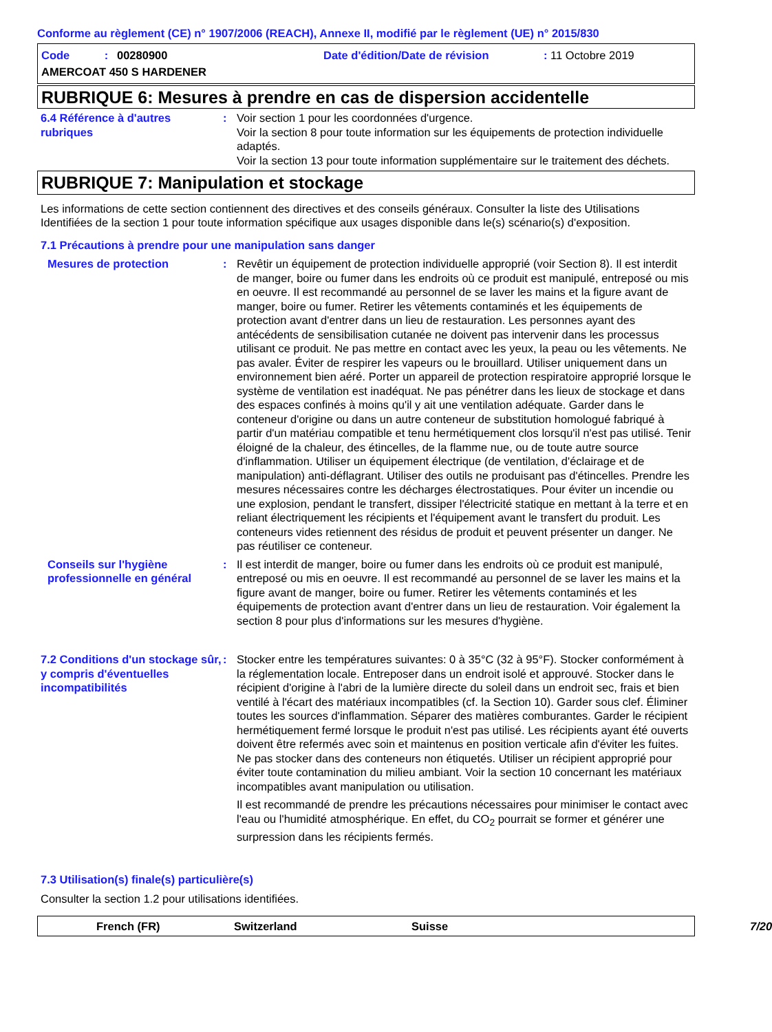Conforme au règlement (CE) n° 1907/2006 (REACH), Annexe II, modifié par le règlement (UE) n° 2015/830
Code :
00280900
Date d'édition/Date de révision
: 11 Octobre 2019
AMERCOAT 450 S HARDENER
RUBRIQUE 6: Mesures à prendre en cas de dispersion accidentelle
6.4 Référence à d'autres rubriques
:
Voir section 1 pour les coordonnées d'urgence.
Voir la section 8 pour toute information sur les équipements de protection individuelle adaptés.
Voir la section 13 pour toute information supplémentaire sur le traitement des déchets.
RUBRIQUE 7: Manipulation et stockage
Les informations de cette section contiennent des directives et des conseils généraux. Consulter la liste des Utilisations Identifiées de la section 1 pour toute information spécifique aux usages disponible dans le(s) scénario(s) d'exposition.
7.1 Précautions à prendre pour une manipulation sans danger
Mesures de protection
:
Revêtir un équipement de protection individuelle approprié (voir Section 8). Il est interdit de manger, boire ou fumer dans les endroits où ce produit est manipulé, entreposé ou mis en oeuvre. Il est recommandé au personnel de se laver les mains et la figure avant de manger, boire ou fumer. Retirer les vêtements contaminés et les équipements de protection avant d'entrer dans un lieu de restauration. Les personnes ayant des antécédents de sensibilisation cutanée ne doivent pas intervenir dans les processus utilisant ce produit. Ne pas mettre en contact avec les yeux, la peau ou les vêtements. Ne pas avaler. Éviter de respirer les vapeurs ou le brouillard. Utiliser uniquement dans un environnement bien aéré. Porter un appareil de protection respiratoire approprié lorsque le système de ventilation est inadéquat. Ne pas pénétrer dans les lieux de stockage et dans des espaces confinés à moins qu'il y ait une ventilation adéquate. Garder dans le conteneur d'origine ou dans un autre conteneur de substitution homologué fabriqué à partir d'un matériau compatible et tenu hermétiquement clos lorsqu'il n'est pas utilisé. Tenir éloigné de la chaleur, des étincelles, de la flamme nue, ou de toute autre source d'inflammation. Utiliser un équipement électrique (de ventilation, d'éclairage et de manipulation) anti-déflagrant. Utiliser des outils ne produisant pas d'étincelles. Prendre les mesures nécessaires contre les décharges électrostatiques. Pour éviter un incendie ou une explosion, pendant le transfert, dissiper l'électricité statique en mettant à la terre et en reliant électriquement les récipients et l'équipement avant le transfert du produit. Les conteneurs vides retiennent des résidus de produit et peuvent présenter un danger. Ne pas réutiliser ce conteneur.
Conseils sur l'hygiène professionnelle en général
:
Il est interdit de manger, boire ou fumer dans les endroits où ce produit est manipulé, entreposé ou mis en oeuvre. Il est recommandé au personnel de se laver les mains et la figure avant de manger, boire ou fumer. Retirer les vêtements contaminés et les équipements de protection avant d'entrer dans un lieu de restauration. Voir également la section 8 pour plus d'informations sur les mesures d'hygiène.
7.2 Conditions d'un stockage sûr, y compris d'éventuelles incompatibilités
:
Stocker entre les températures suivantes: 0 à 35°C (32 à 95°F). Stocker conformément à la réglementation locale. Entreposer dans un endroit isolé et approuvé. Stocker dans le récipient d'origine à l'abri de la lumière directe du soleil dans un endroit sec, frais et bien ventilé à l'écart des matériaux incompatibles (cf. la Section 10). Garder sous clef. Éliminer toutes les sources d'inflammation. Séparer des matières comburantes. Garder le récipient hermétiquement fermé lorsque le produit n'est pas utilisé. Les récipients ayant été ouverts doivent être refermés avec soin et maintenus en position verticale afin d'éviter les fuites. Ne pas stocker dans des conteneurs non étiquetés. Utiliser un récipient approprié pour éviter toute contamination du milieu ambiant. Voir la section 10 concernant les matériaux incompatibles avant manipulation ou utilisation.
Il est recommandé de prendre les précautions nécessaires pour minimiser le contact avec l'eau ou l'humidité atmosphérique. En effet, du CO<sub>2</sub> pourrait se former et générer une surpression dans les récipients fermés.
7.3 Utilisation(s) finale(s) particulière(s)
Consulter la section 1.2 pour utilisations identifiées.
French (FR)
Switzerland
Suisse
7/20